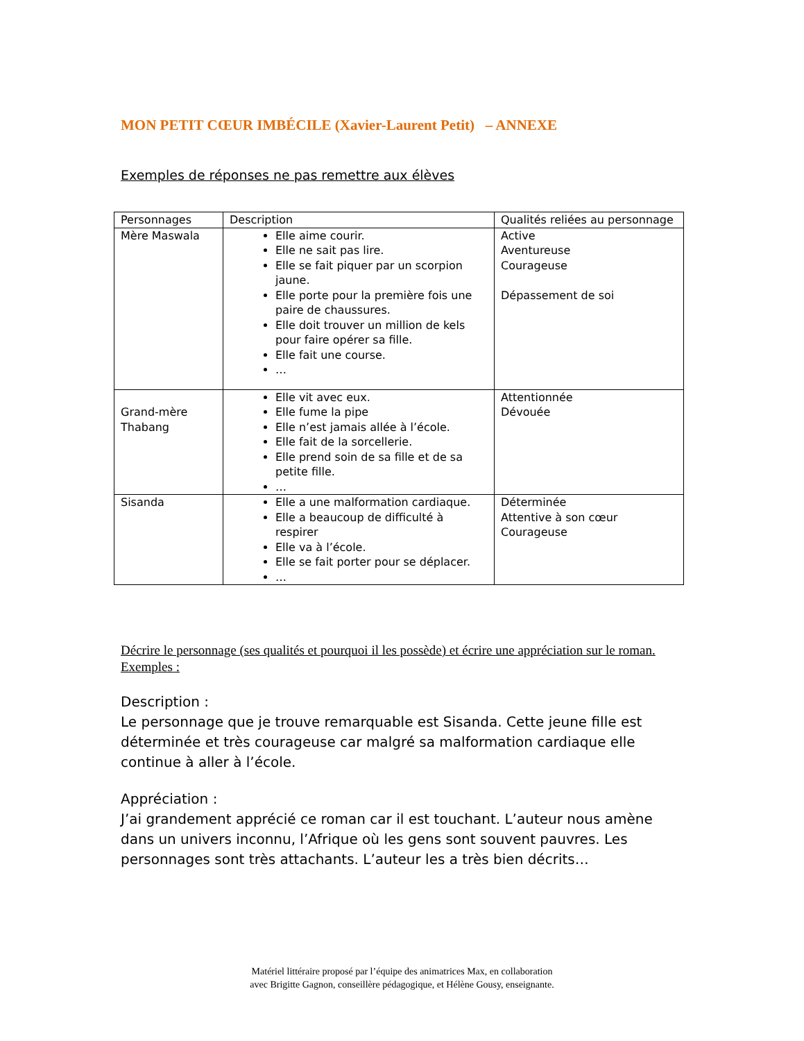MON PETIT CŒUR IMBÉCILE (Xavier-Laurent Petit) – ANNEXE
Exemples de réponses ne pas remettre aux élèves
| Personnages | Description | Qualités reliées au personnage |
| --- | --- | --- |
| Mère Maswala | Elle aime courir. Elle ne sait pas lire. Elle se fait piquer par un scorpion jaune. Elle porte pour la première fois une paire de chaussures. Elle doit trouver un million de kels pour faire opérer sa fille. Elle fait une course. … | Active Aventureuse Courageuse Dépassement de soi |
| Grand-mère Thabang | Elle vit avec eux. Elle fume la pipe Elle n’est jamais allée à l’école. Elle fait de la sorcellerie. Elle prend soin de sa fille et de sa petite fille. … | Attentionnée Dévouée |
| Sisanda | Elle a une malformation cardiaque. Elle a beaucoup de difficulté à respirer Elle va à l’école. Elle se fait porter pour se déplacer. … | Déterminée Attentive à son cœur Courageuse |
Décrire le personnage (ses qualités et pourquoi il les possède) et écrire une appréciation sur le roman. Exemples :
Description :
Le personnage que je trouve remarquable est Sisanda. Cette jeune fille est déterminée et très courageuse car malgré sa malformation cardiaque elle continue à aller à l’école.
Appréciation :
J’ai grandement apprécié ce roman car il est touchant. L’auteur nous amène dans un univers inconnu, l’Afrique où les gens sont souvent pauvres. Les personnages sont très attachants. L’auteur les a très bien décrits…
Matériel littéraire proposé par l’équipe des animatrices Max, en collaboration
avec Brigitte Gagnon, conseillère pédagogique, et Hélène Gousy, enseignante.